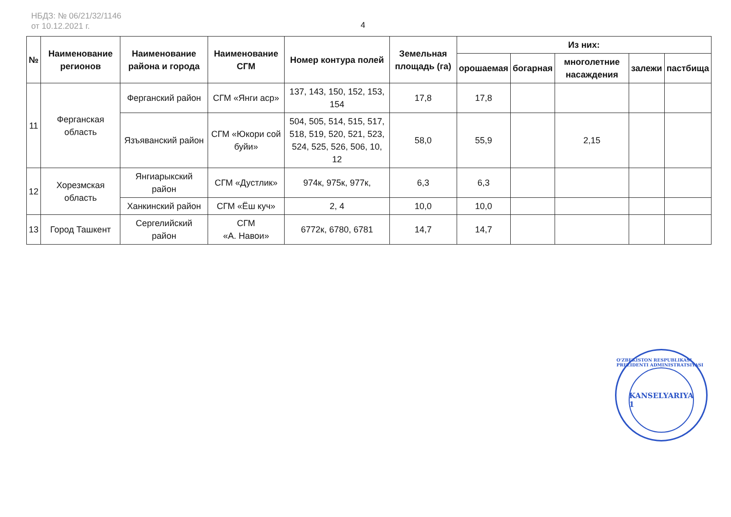НБДЗ: № 06/21/32/1146
от 10.12.2021 г.
4
| № | Наименование регионов | Наименование района и города | Наименование СГМ | Номер контура полей | Земельная площадь (га) | Из них: | | | | |
| --- | --- | --- | --- | --- | --- | --- | --- | --- | --- | --- |
| | | | | | | орошаемая | богарная | многолетние насаждения | залежи | пастбища |
| 11 | Ферганская область | Ферганский район | СГМ «Янги аср» | 137, 143, 150, 152, 153, 154 | 17,8 | 17,8 | | | | |
| | | Язъяванский район | СГМ «Юкори сой буйи» | 504, 505, 514, 515, 517, 518, 519, 520, 521, 523, 524, 525, 526, 506, 10, 12 | 58,0 | 55,9 | | 2,15 | | |
| 12 | Хорезмская область | Янгиарыкский район | СГМ «Дустлик» | 974к, 975к, 977к, | 6,3 | 6,3 | | | | |
| | | Ханкинский район | СГМ «Ёш куч» | 2, 4 | 10,0 | 10,0 | | | | |
| 13 | Город Ташкент | Сергелийский район | СГМ «А. Навои» | 6772к, 6780, 6781 | 14,7 | 14,7 | | | | |
O'ZBEKISTON RESPUBLIKASI PREZIDENTI ADMINISTRATSIYASI
KANSELYARIYA
1